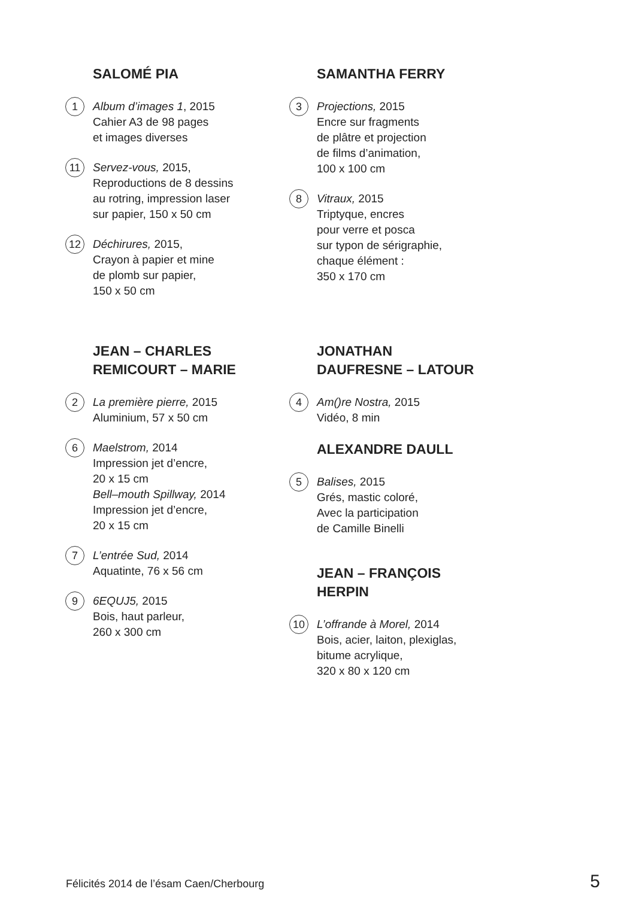SALOMÉ PIA
1
Album d’images 1, 2015
Cahier A3 de 98 pages
et images diverses
11
Servez-vous, 2015,
Reproductions de 8 dessins
au rotring, impression laser
sur papier, 150 x 50 cm
12
Déchirures, 2015,
Crayon à papier et mine
de plomb sur papier,
150 x 50 cm
JEAN – CHARLES
REMICOURT – MARIE
2
La première pierre, 2015
Aluminium, 57 x 50 cm
6
Maelstrom, 2014
Impression jet d’encre,
20 x 15 cm
Bell–mouth Spillway, 2014
Impression jet d’encre,
20 x 15 cm
7
L’entrée Sud, 2014
Aquatinte, 76 x 56 cm
9
6EQUJ5, 2015
Bois, haut parleur,
260 x 300 cm
SAMANTHA FERRY
3
Projections, 2015
Encre sur fragments
de plâtre et projection
de films d’animation,
100 x 100 cm
8
Vitraux, 2015
Triptyque, encres
pour verre et posca
sur typon de sérigraphie,
chaque élément :
350 x 170 cm
JONATHAN
DAUFRESNE – LATOUR
4
Am()re Nostra, 2015
Vidéo, 8 min
ALEXANDRE DAULL
5
Balises, 2015
Grés, mastic coloré,
Avec la participation
de Camille Binelli
JEAN – FRANÇOIS
HERPIN
10
L’offrande à Morel, 2014
Bois, acier, laiton, plexiglas,
bitume acrylique,
320 x 80 x 120 cm
Félicités 2014 de l’ésam Caen/Cherbourg 5